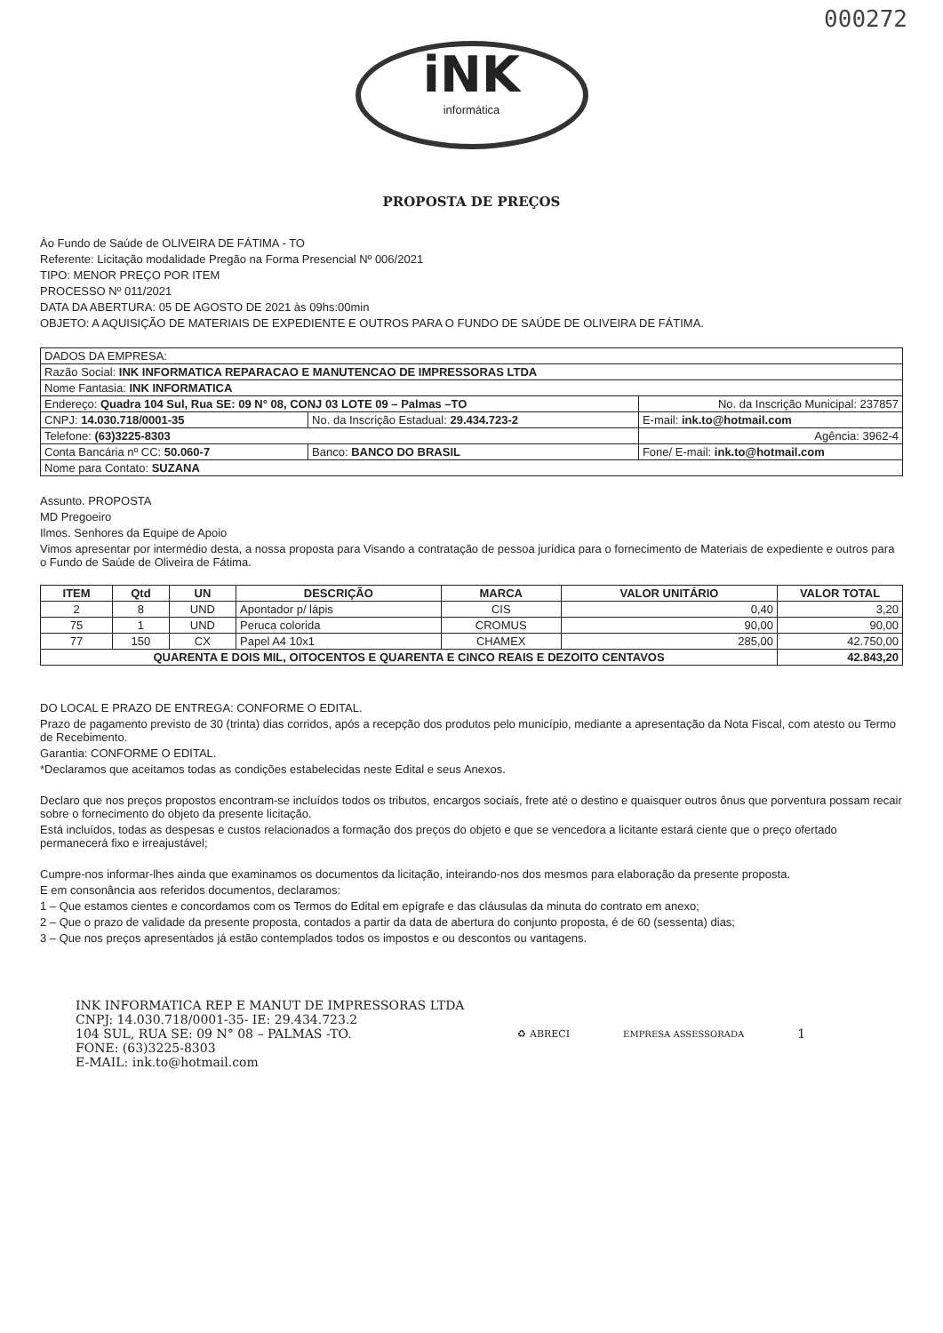000272
iNK
informática
PROPOSTA DE PREÇOS
Ào Fundo de Saúde de OLIVEIRA DE FÁTIMA - TO
Referente: Licitação modalidade Pregão na Forma Presencial Nº 006/2021
TIPO: MENOR PREÇO POR ITEM
PROCESSO Nº 011/2021
DATA DA ABERTURA: 05 DE AGOSTO DE 2021 às 09hs:00min
OBJETO: A AQUISIÇÃO DE MATERIAIS DE EXPEDIENTE E OUTROS PARA O FUNDO DE SAÚDE DE OLIVEIRA DE FÁTIMA.
| DADOS DA EMPRESA: | | |
| Razão Social: INK INFORMATICA REPARACAO E MANUTENCAO DE IMPRESSORAS LTDA | | |
| Nome Fantasia: INK INFORMATICA | | |
| Endereço: Quadra 104 Sul, Rua SE: 09 N° 08, CONJ 03 LOTE 09 – Palmas –TO | | No. da Inscrição Municipal: 237857 |
| CNPJ: 14.030.718/0001-35 | No. da Inscrição Estadual: 29.434.723-2 | E-mail: ink.to@hotmail.com |
| Telefone: (63)3225-8303 | | Agência: 3962-4 |
| Conta Bancária nº CC: 50.060-7 | Banco: BANCO DO BRASIL | Fone/ E-mail: ink.to@hotmail.com |
| Nome para Contato: SUZANA | | |
Assunto. PROPOSTA
MD Pregoeiro
Ilmos. Senhores da Equipe de Apoio
Vimos apresentar por intermédio desta, a nossa proposta para Visando a contratação de pessoa jurídica para o fornecimento de Materiais de expediente e outros para o Fundo de Saúde de Oliveira de Fátima.
| ITEM | Qtd | UN | DESCRIÇÃO | MARCA | VALOR UNITÁRIO | VALOR TOTAL |
| --- | --- | --- | --- | --- | --- | --- |
| 2 | 8 | UND | Apontador p/ lápis | CIS | 0,40 | 3,20 |
| 75 | 1 | UND | Peruca colorida | CROMUS | 90,00 | 90,00 |
| 77 | 150 | CX | Papel A4 10x1 | CHAMEX | 285,00 | 42.750,00 |
| QUARENTA E DOIS MIL, OITOCENTOS E QUARENTA E CINCO REAIS E DEZOITO CENTAVOS | | | | | | 42.843,20 |
DO LOCAL E PRAZO DE ENTREGA: CONFORME O EDITAL.
Prazo de pagamento previsto de 30 (trinta) dias corridos, após a recepção dos produtos pelo município, mediante a apresentação da Nota Fiscal, com atesto ou Termo de Recebimento.
Garantia: CONFORME O EDITAL.
*Declaramos que aceitamos todas as condições estabelecidas neste Edital e seus Anexos.
Declaro que nos preços propostos encontram-se incluídos todos os tributos, encargos sociais, frete até o destino e quaisquer outros ônus que porventura possam recair sobre o fornecimento do objeto da presente licitação.
Está incluídos, todas as despesas e custos relacionados a formação dos preços do objeto e que se vencedora a licitante estará ciente que o preço ofertado permanecerá fixo e irreajustável;
Cumpre-nos informar-lhes ainda que examinamos os documentos da licitação, inteirando-nos dos mesmos para elaboração da presente proposta.
E em consonância aos referidos documentos, declaramos:
1 – Que estamos cientes e concordamos com os Termos do Edital em epígrafe e das cláusulas da minuta do contrato em anexo;
2 – Que o prazo de validade da presente proposta, contados a partir da data de abertura do conjunto proposta, é de 60 (sessenta) dias;
3 – Que nos preços apresentados já estão contemplados todos os impostos e ou descontos ou vantagens.
INK INFORMATICA REP E MANUT DE IMPRESSORAS LTDA
CNPJ: 14.030.718/0001-35- IE: 29.434.723.2
104 SUL, RUA SE: 09 N° 08 – PALMAS -TO.
FONE: (63)3225-8303
E-MAIL: ink.to@hotmail.com
♻ ABRECI EMPRESA ASSESSORADA
1